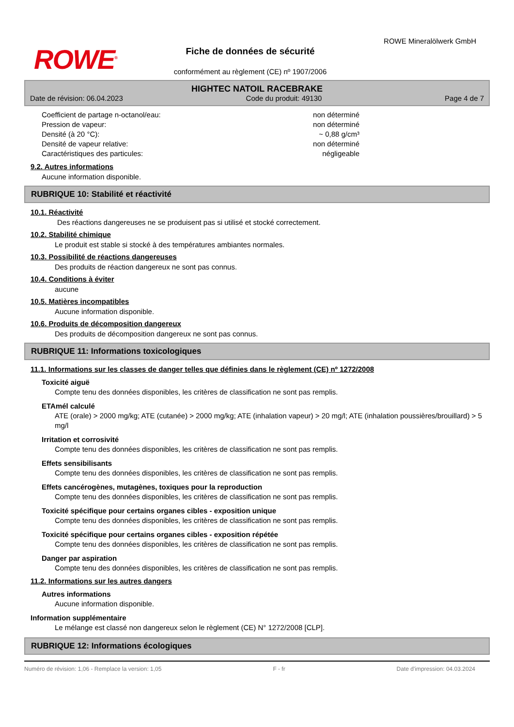ROWE<sup>®</sup>
Fiche de données de sécurité
conformément au règlement (CE) nº 1907/2006
ROWE Mineralölwerk GmbH
HIGHTEC NATOIL RACEBRAKE
Date de révision: 06.04.2023 Code du produit: 49130 Page 4 de 7
Coefficient de partage n-octanol/eau: non déterminé
Pression de vapeur: non déterminé
Densité (à 20 °C): ~ 0,88 g/cm³
Densité de vapeur relative: non déterminé
Caractéristiques des particules: négligeable
9.2. Autres informations
Aucune information disponible.
RUBRIQUE 10: Stabilité et réactivité
10.1. Réactivité
Des réactions dangereuses ne se produisent pas si utilisé et stocké correctement.
10.2. Stabilité chimique
Le produit est stable si stocké à des températures ambiantes normales.
10.3. Possibilité de réactions dangereuses
Des produits de réaction dangereux ne sont pas connus.
10.4. Conditions à éviter
aucune
10.5. Matières incompatibles
Aucune information disponible.
10.6. Produits de décomposition dangereux
Des produits de décomposition dangereux ne sont pas connus.
RUBRIQUE 11: Informations toxicologiques
11.1. Informations sur les classes de danger telles que définies dans le règlement (CE) nº 1272/2008
Toxicité aiguë
Compte tenu des données disponibles, les critères de classification ne sont pas remplis.
ETAmél calculé
ATE (orale) > 2000 mg/kg; ATE (cutanée) > 2000 mg/kg; ATE (inhalation vapeur) > 20 mg/l; ATE (inhalation poussières/brouillard) > 5 mg/l
Irritation et corrosivité
Compte tenu des données disponibles, les critères de classification ne sont pas remplis.
Effets sensibilisants
Compte tenu des données disponibles, les critères de classification ne sont pas remplis.
Effets cancérogènes, mutagènes, toxiques pour la reproduction
Compte tenu des données disponibles, les critères de classification ne sont pas remplis.
Toxicité spécifique pour certains organes cibles - exposition unique
Compte tenu des données disponibles, les critères de classification ne sont pas remplis.
Toxicité spécifique pour certains organes cibles - exposition répétée
Compte tenu des données disponibles, les critères de classification ne sont pas remplis.
Danger par aspiration
Compte tenu des données disponibles, les critères de classification ne sont pas remplis.
11.2. Informations sur les autres dangers
Autres informations
Aucune information disponible.
Information supplémentaire
Le mélange est classé non dangereux selon le règlement (CE) N° 1272/2008 [CLP].
RUBRIQUE 12: Informations écologiques
Numéro de révision: 1,06 - Remplace la version: 1,05 F - fr Date d'impression: 04.03.2024